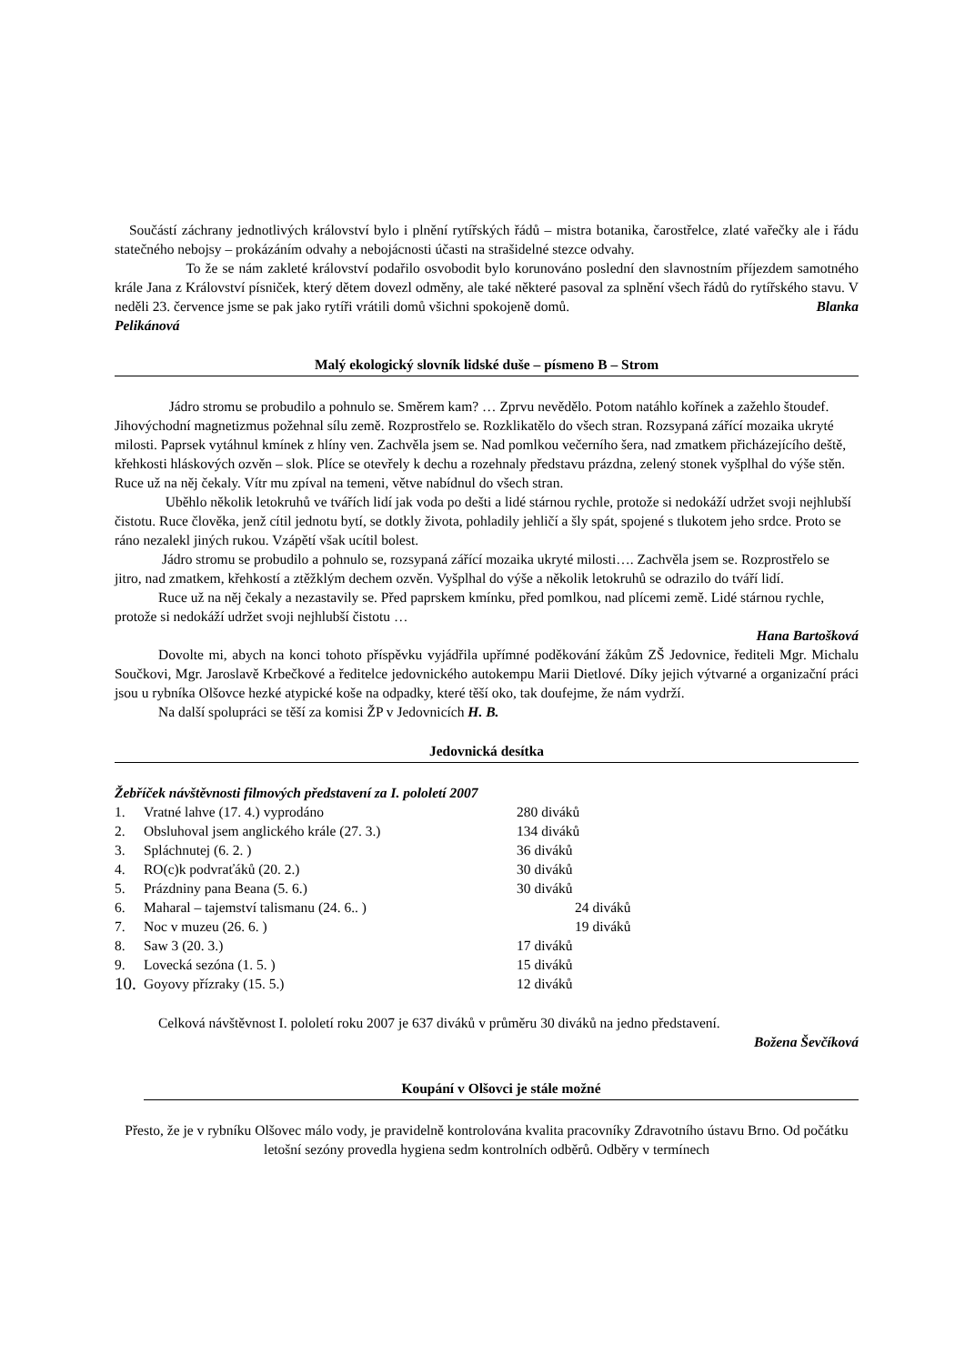Součástí záchrany jednotlivých království bylo i plnění rytířských řádů – mistra botanika, čarostřelce, zlaté vařečky ale i řádu statečného nebojsy – prokázáním odvahy a nebojácnosti účasti na strašidelné stezce odvahy.
To že se nám zakleté království podařilo osvobodit bylo korunováno poslední den slavnostním příjezdem samotného krále Jana z Království písniček, který dětem dovezl odměny, ale také některé pasoval za splnění všech řádů do rytířského stavu. V neděli 23. července jsme se pak jako rytíři vrátili domů všichni spokojeně domů. Blanka
Pelikánová
Malý ekologický slovník lidské duše – písmeno B – Strom
Jádro stromu se probudilo a pohnulo se. Směrem kam? … Zprvu nevědělo. Potom natáhlo kořínek a zažehlo štoudef. Jihovýchodní magnetizmus požehnal sílu země. Rozprostřelo se. Rozklikatělo do všech stran. Rozsypaná zářící mozaika ukryté milosti. Paprsek vytáhnul kmínek z hlíny ven. Zachvěla jsem se. Nad pomlkou večerního šera, nad zmatkem přicházejícího deště, křehkosti hláskových ozvěn – slok. Plíce se otevřely k dechu a rozehnaly představu prázdna, zelený stonek vyšplhal do výše stěn. Ruce už na něj čekaly. Vítr mu zpíval na temeni, větve nabídnul do všech stran.
Uběhlo několik letokruhů ve tvářích lidí jak voda po dešti a lidé stárnou rychle, protože si nedokáží udržet svoji nejhlubší čistotu. Ruce člověka, jenž cítil jednotu bytí, se dotkly života, pohladily jehličí a šly spát, spojené s tlukotem jeho srdce. Proto se ráno nezalekl jiných rukou. Vzápětí však ucítil bolest.
Jádro stromu se probudilo a pohnulo se, rozsypaná zářící mozaika ukryté milosti…. Zachvěla jsem se. Rozprostřelo se jitro, nad zmatkem, křehkostí a ztěžklým dechem ozvěn. Vyšplhal do výše a několik letokruhů se odrazilo do tváří lidí.
Ruce už na něj čekaly a nezastavily se. Před paprskem kmínku, před pomlkou, nad plícemi země. Lidé stárnou rychle, protože si nedokáží udržet svoji nejhlubší čistotu …
Hana Bartošková
Dovolte mi, abych na konci tohoto příspěvku vyjádřila upřímné poděkování žákům ZŠ Jedovnice, řediteli Mgr. Michalu Součkovi, Mgr. Jaroslavě Krbečkové a ředitelce jedovnického autokempu Marii Dietlové. Díky jejich výtvarné a organizační práci jsou u rybníka Olšovce hezké atypické koše na odpadky, které těší oko, tak doufejme, že nám vydrží.
Na další spolupráci se těší za komisi ŽP v Jedovnicích H. B.
Jedovnická desítka
Žebříček návštěvnosti filmových představení za I. pololetí 2007
| 1. | Vratné lahve (17. 4.) vyprodáno | 280 diváků |
| 2. | Obsluhoval jsem anglického krále (27. 3.) | 134 diváků |
| 3. | Spláchnutej (6. 2. ) | 36 diváků |
| 4. | RO(c)k podvraťáků (20. 2.) | 30 diváků |
| 5. | Prázdniny pana Beana (5. 6.) | 30 diváků |
| 6. | Maharal – tajemství talismanu (24. 6.. ) | 24 diváků |
| 7. | Noc v muzeu (26. 6. ) | 19 diváků |
| 8. | Saw 3 (20. 3.) | 17 diváků |
| 9. | Lovecká sezóna (1. 5. ) | 15 diváků |
| 10. | Goyovy přízraky (15. 5.) | 12 diváků |
Celková návštěvnost I. pololetí roku 2007 je 637 diváků v průměru 30 diváků na jedno představení.
Božena Ševčíková
Koupání v Olšovci je stále možné
Přesto, že je v rybníku Olšovec málo vody, je pravidelně kontrolována kvalita pracovníky Zdravotního ústavu Brno. Od počátku letošní sezóny provedla hygiena sedm kontrolních odběrů. Odběry v termínech